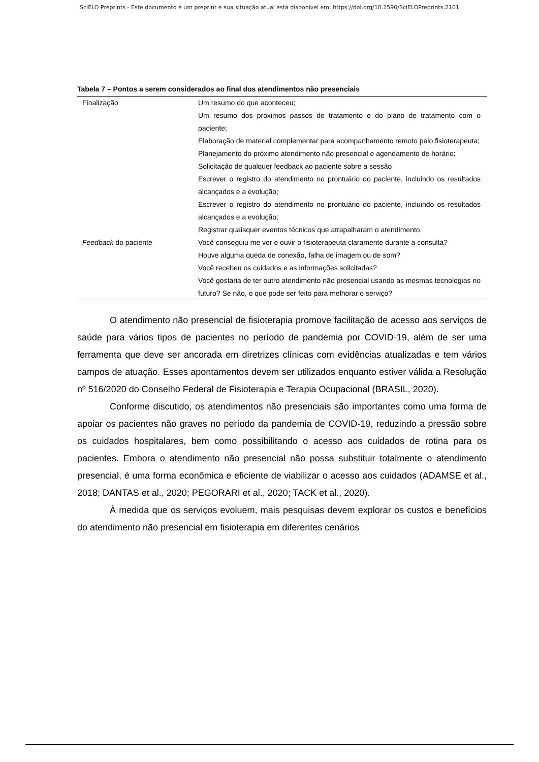SciELO Preprints - Este documento é um preprint e sua situação atual está disponível em: https://doi.org/10.1590/SciELOPreprints.2101
Tabela 7 – Pontos a serem considerados ao final dos atendimentos não presenciais
| Finalização | Um resumo do que aconteceu; Um resumo dos próximos passos de tratamento e do plano de tratamento com o paciente; Elaboração de material complementar para acompanhamento remoto pelo fisioterapeuta; Planejamento do próximo atendimento não presencial e agendamento de horário; Solicitação de qualquer feedback ao paciente sobre a sessão Escrever o registro do atendimento no prontuário do paciente, incluindo os resultados alcançados e a evolução; Escrever o registro do atendimento no prontuário do paciente, incluindo os resultados alcançados e a evolução; Registrar quaisquer eventos técnicos que atrapalharam o atendimento. |
| Feedback do paciente | Você conseguiu me ver e ouvir o fisioterapeuta claramente durante a consulta? Houve alguma queda de conexão, falha de imagem ou de som? Você recebeu os cuidados e as informações solicitadas? Você gostaria de ter outro atendimento não presencial usando as mesmas tecnologias no futuro? Se não, o que pode ser feito para melhorar o serviço? |
O atendimento não presencial de fisioterapia promove facilitação de acesso aos serviços de saúde para vários tipos de pacientes no período de pandemia por COVID-19, além de ser uma ferramenta que deve ser ancorada em diretrizes clínicas com evidências atualizadas e tem vários campos de atuação. Esses apontamentos devem ser utilizados enquanto estiver válida a Resolução nº 516/2020 do Conselho Federal de Fisioterapia e Terapia Ocupacional (BRASIL, 2020).
Conforme discutido, os atendimentos não presenciais são importantes como uma forma de apoiar os pacientes não graves no período da pandemia de COVID-19, reduzindo a pressão sobre os cuidados hospitalares, bem como possibilitando o acesso aos cuidados de rotina para os pacientes. Embora o atendimento não presencial não possa substituir totalmente o atendimento presencial, é uma forma econômica e eficiente de viabilizar o acesso aos cuidados (ADAMSE et al., 2018; DANTAS et al., 2020; PEGORARI et al., 2020; TACK et al., 2020).
À medida que os serviços evoluem, mais pesquisas devem explorar os custos e benefícios do atendimento não presencial em fisioterapia em diferentes cenários